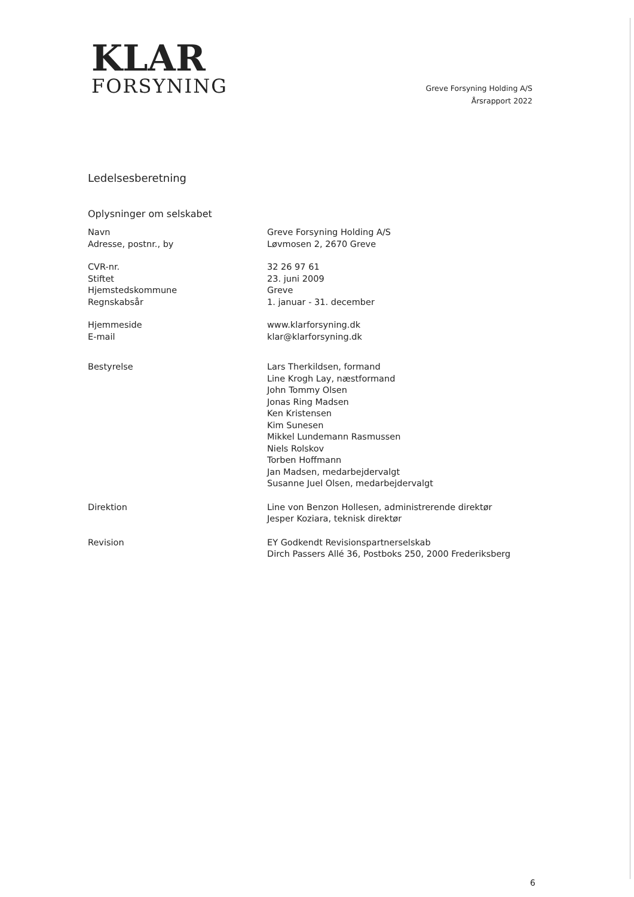KLAR
FORSYNING
Greve Forsyning Holding A/S
Årsrapport 2022
Ledelsesberetning
Oplysninger om selskabet
Navn
Adresse, postnr., by
Greve Forsyning Holding A/S
Løvmosen 2, 2670 Greve
CVR-nr.
Stiftet
Hjemstedskommune
Regnskabsår
32 26 97 61
23. juni 2009
Greve
1. januar - 31. december
Hjemmeside
E-mail
www.klarforsyning.dk
klar@klarforsyning.dk
Bestyrelse Lars Therkildsen, formand
Line Krogh Lay, næstformand
John Tommy Olsen
Jonas Ring Madsen
Ken Kristensen
Kim Sunesen
Mikkel Lundemann Rasmussen
Niels Rolskov
Torben Hoffmann
Jan Madsen, medarbejdervalgt
Susanne Juel Olsen, medarbejdervalgt
Direktion Line von Benzon Hollesen, administrerende direktør
Jesper Koziara, teknisk direktør
Revision EY Godkendt Revisionspartnerselskab
Dirch Passers Allé 36, Postboks 250, 2000 Frederiksberg
6